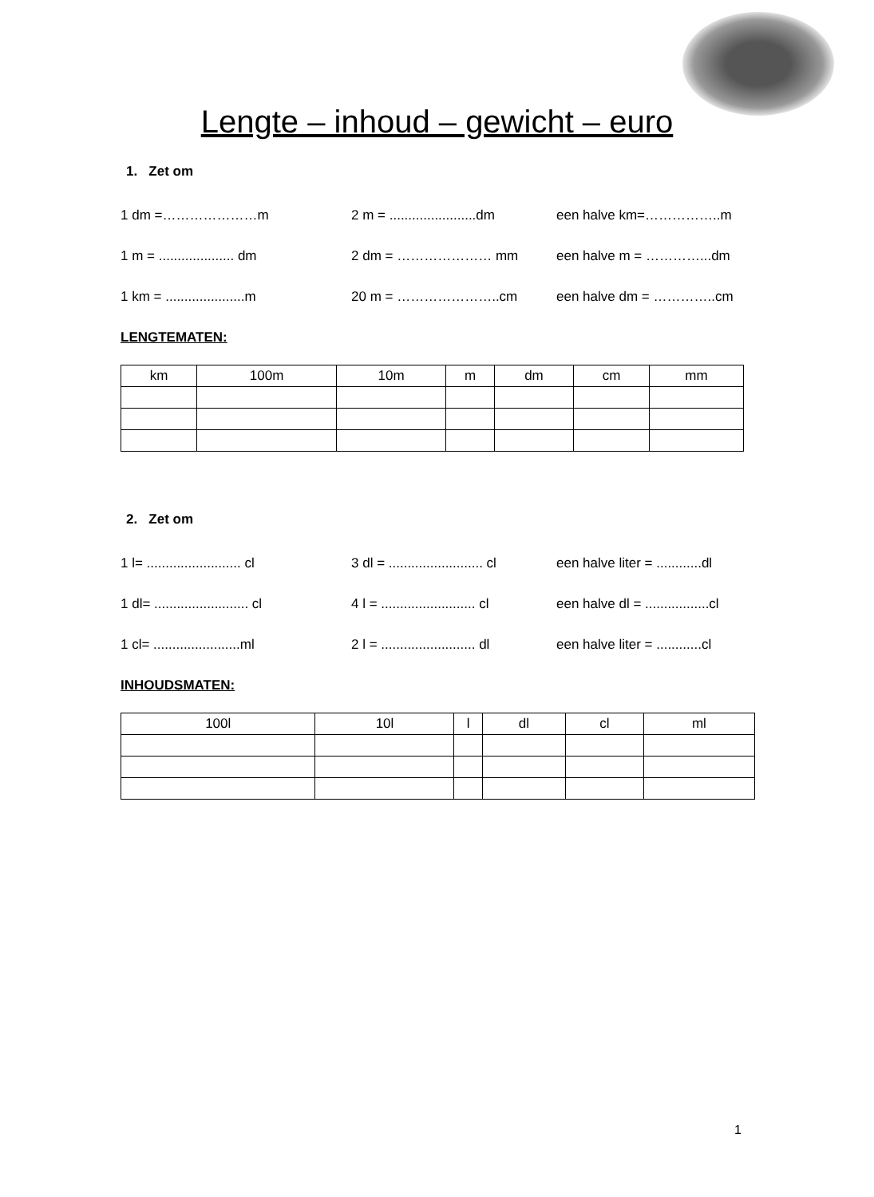Lengte – inhoud – gewicht – euro
1. Zet om
1 dm =…………………m 2 m = .......................dm een halve km=……………..m
1 m = .................... dm 2 dm = ………………… mm een halve m = …………...dm
1 km = .....................m 20 m = …………………..cm een halve dm = …………..cm
LENGTEMATEN:
| km | 100m | 10m | m | dm | cm | mm |
2. Zet om
1 l= ......................... cl 3 dl = ......................... cl een halve liter = ............dl
1 dl= ......................... cl 4 l = ......................... cl een halve dl = .................cl
1 cl= .......................ml 2 l = ......................... dl een halve liter = ............cl
INHOUDSMATEN:
| 100l | 10l | l | dl | cl | ml |
1